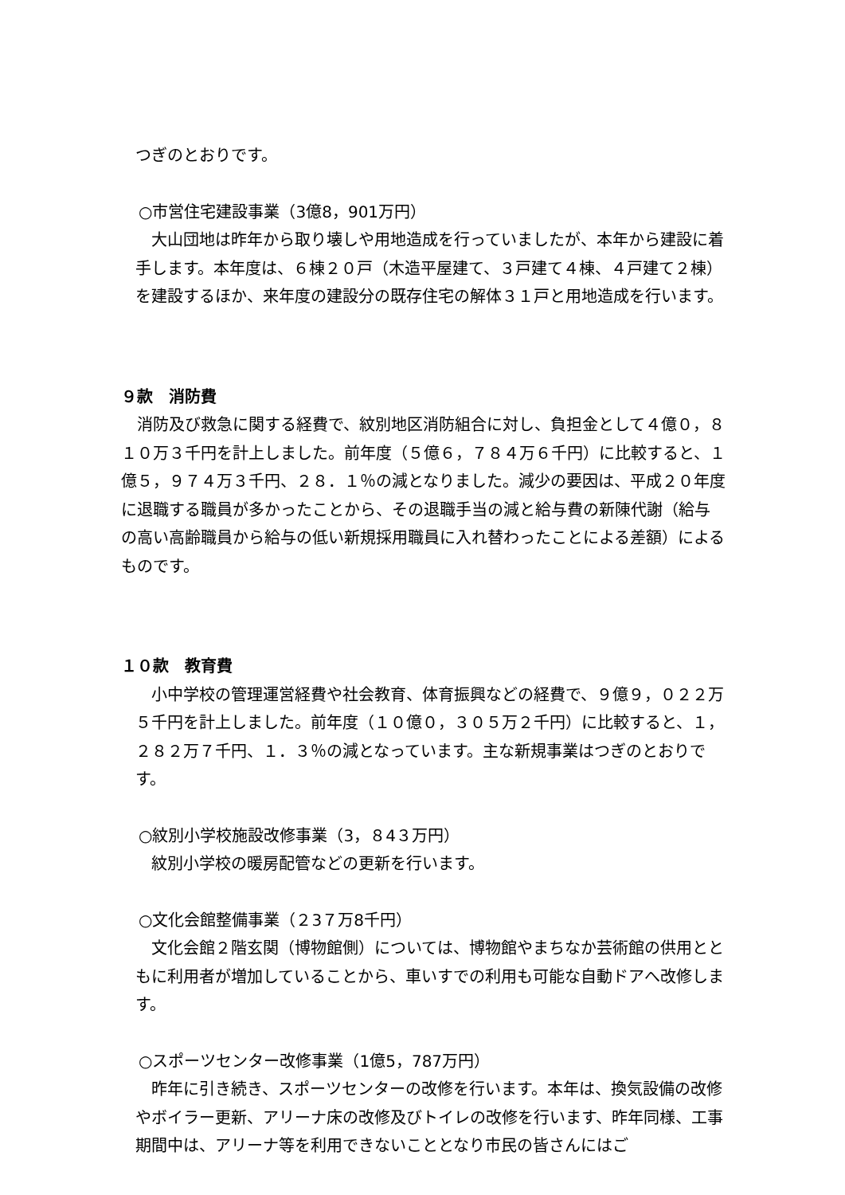つぎのとおりです。
○市営住宅建設事業（3億8，901万円）
　大山団地は昨年から取り壊しや用地造成を行っていましたが、本年から建設に着手します。本年度は、６棟２０戸（木造平屋建て、３戸建て４棟、４戸建て２棟）を建設するほか、来年度の建設分の既存住宅の解体３１戸と用地造成を行います。
９款　消防費
　消防及び救急に関する経費で、紋別地区消防組合に対し、負担金として４億０，８１０万３千円を計上しました。前年度（５億６，７８４万６千円）に比較すると、１億５，９７４万３千円、２８．１％の減となりました。減少の要因は、平成２０年度に退職する職員が多かったことから、その退職手当の減と給与費の新陳代謝（給与の高い高齢職員から給与の低い新規採用職員に入れ替わったことによる差額）によるものです。
１０款　教育費
　小中学校の管理運営経費や社会教育、体育振興などの経費で、９億９，０２２万５千円を計上しました。前年度（１０億０，３０５万２千円）に比較すると、１，２８２万７千円、１．３％の減となっています。主な新規事業はつぎのとおりです。
○紋別小学校施設改修事業（3，８4３万円）
　紋別小学校の暖房配管などの更新を行います。
○文化会館整備事業（２3７万8千円）
　文化会館２階玄関（博物館側）については、博物館やまちなか芸術館の供用とともに利用者が増加していることから、車いすでの利用も可能な自動ドアへ改修します。
○スポーツセンター改修事業（1億5，787万円）
　昨年に引き続き、スポーツセンターの改修を行います。本年は、換気設備の改修やボイラー更新、アリーナ床の改修及びトイレの改修を行います、昨年同様、工事期間中は、アリーナ等を利用できないこととなり市民の皆さんにはご